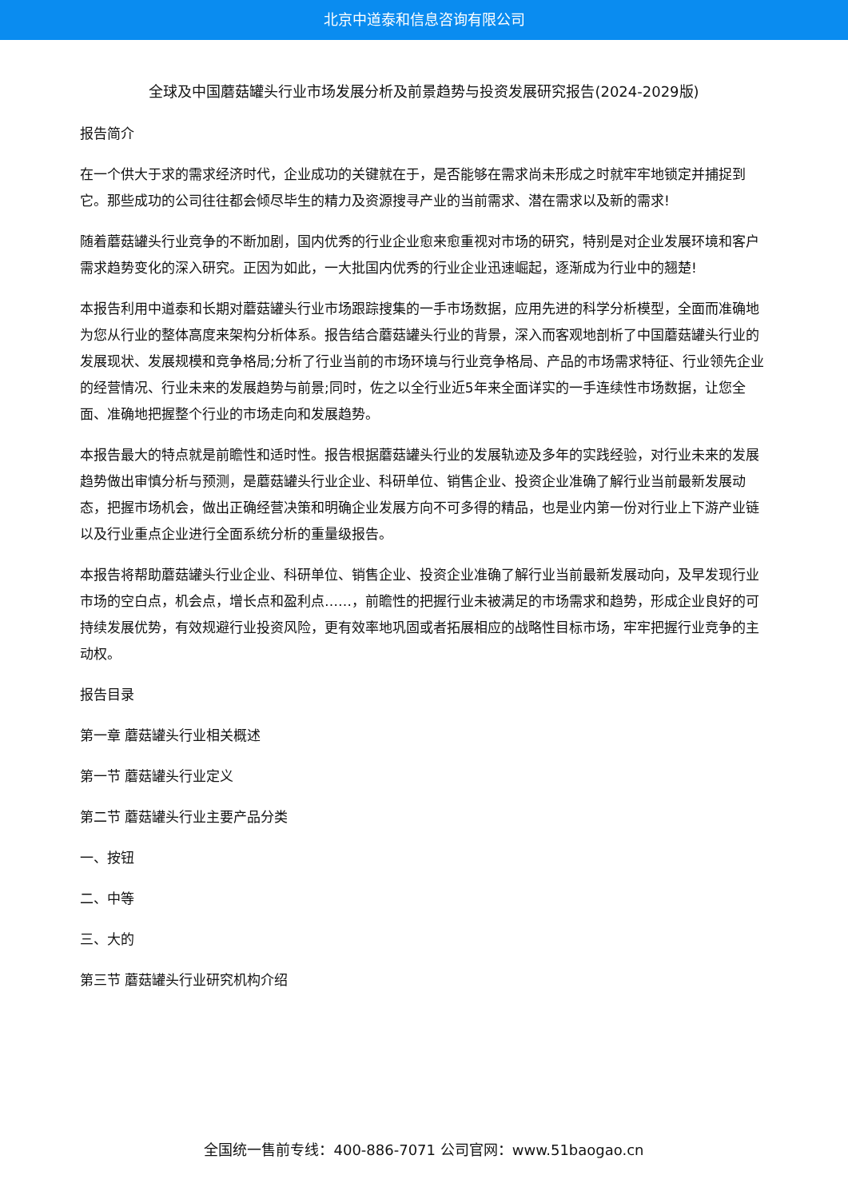北京中道泰和信息咨询有限公司
全球及中国蘑菇罐头行业市场发展分析及前景趋势与投资发展研究报告(2024-2029版)
报告简介
在一个供大于求的需求经济时代，企业成功的关键就在于，是否能够在需求尚未形成之时就牢牢地锁定并捕捉到它。那些成功的公司往往都会倾尽毕生的精力及资源搜寻产业的当前需求、潜在需求以及新的需求!
随着蘑菇罐头行业竞争的不断加剧，国内优秀的行业企业愈来愈重视对市场的研究，特别是对企业发展环境和客户需求趋势变化的深入研究。正因为如此，一大批国内优秀的行业企业迅速崛起，逐渐成为行业中的翘楚!
本报告利用中道泰和长期对蘑菇罐头行业市场跟踪搜集的一手市场数据，应用先进的科学分析模型，全面而准确地为您从行业的整体高度来架构分析体系。报告结合蘑菇罐头行业的背景，深入而客观地剖析了中国蘑菇罐头行业的发展现状、发展规模和竞争格局;分析了行业当前的市场环境与行业竞争格局、产品的市场需求特征、行业领先企业的经营情况、行业未来的发展趋势与前景;同时，佐之以全行业近5年来全面详实的一手连续性市场数据，让您全面、准确地把握整个行业的市场走向和发展趋势。
本报告最大的特点就是前瞻性和适时性。报告根据蘑菇罐头行业的发展轨迹及多年的实践经验，对行业未来的发展趋势做出审慎分析与预测，是蘑菇罐头行业企业、科研单位、销售企业、投资企业准确了解行业当前最新发展动态，把握市场机会，做出正确经营决策和明确企业发展方向不可多得的精品，也是业内第一份对行业上下游产业链以及行业重点企业进行全面系统分析的重量级报告。
本报告将帮助蘑菇罐头行业企业、科研单位、销售企业、投资企业准确了解行业当前最新发展动向，及早发现行业市场的空白点，机会点，增长点和盈利点……，前瞻性的把握行业未被满足的市场需求和趋势，形成企业良好的可持续发展优势，有效规避行业投资风险，更有效率地巩固或者拓展相应的战略性目标市场，牢牢把握行业竞争的主动权。
报告目录
第一章 蘑菇罐头行业相关概述
第一节 蘑菇罐头行业定义
第二节 蘑菇罐头行业主要产品分类
一、按钮
二、中等
三、大的
第三节 蘑菇罐头行业研究机构介绍
全国统一售前专线：400-886-7071 公司官网：www.51baogao.cn